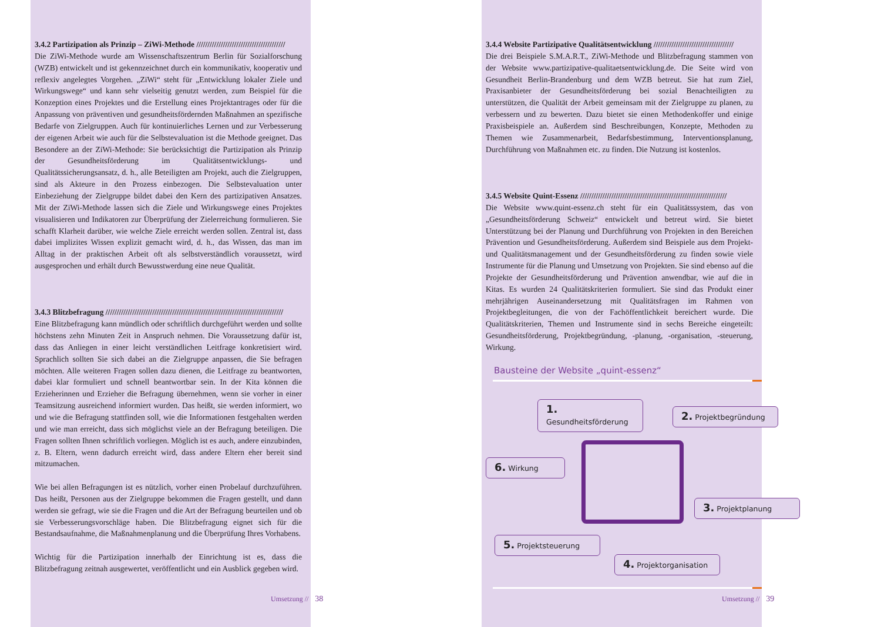3.4.2 Partizipation als Prinzip – ZiWi-Methode ////////////////////////////////////////
Die ZiWi-Methode wurde am Wissenschaftszentrum Berlin für Sozialforschung (WZB) entwickelt und ist gekennzeichnet durch ein kommunikativ, kooperativ und reflexiv angelegtes Vorgehen. „ZiWi“ steht für „Entwicklung lokaler Ziele und Wirkungswege“ und kann sehr vielseitig genutzt werden, zum Beispiel für die Konzeption eines Projektes und die Erstellung eines Projektantrages oder für die Anpassung von präventiven und gesundheitsfördernden Maßnahmen an spezifische Bedarfe von Zielgruppen. Auch für kontinuierliches Lernen und zur Verbesserung der eigenen Arbeit wie auch für die Selbstevaluation ist die Methode geeignet. Das Besondere an der ZiWi-Methode: Sie berücksichtigt die Partizipation als Prinzip der Gesundheitsförderung im Qualitätsentwicklungs- und Qualitätssicherungsansatz, d. h., alle Beteiligten am Projekt, auch die Zielgruppen, sind als Akteure in den Prozess einbezogen. Die Selbstevaluation unter Einbeziehung der Zielgruppe bildet dabei den Kern des partizipativen Ansatzes. Mit der ZiWi-Methode lassen sich die Ziele und Wirkungswege eines Projektes visualisieren und Indikatoren zur Überprüfung der Zielerreichung formulieren. Sie schafft Klarheit darüber, wie welche Ziele erreicht werden sollen. Zentral ist, dass dabei implizites Wissen explizit gemacht wird, d. h., das Wissen, das man im Alltag in der praktischen Arbeit oft als selbstverständlich voraussetzt, wird ausgesprochen und erhält durch Bewusstwerdung eine neue Qualität.
3.4.3 Blitzbefragung ////////////////////////////////////////////////////////////////////////////////
Eine Blitzbefragung kann mündlich oder schriftlich durchgeführt werden und sollte höchstens zehn Minuten Zeit in Anspruch nehmen. Die Voraussetzung dafür ist, dass das Anliegen in einer leicht verständlichen Leitfrage konkretisiert wird. Sprachlich sollten Sie sich dabei an die Zielgruppe anpassen, die Sie befragen möchten. Alle weiteren Fragen sollen dazu dienen, die Leitfrage zu beantworten, dabei klar formuliert und schnell beantwortbar sein. In der Kita können die Erzieherinnen und Erzieher die Befragung übernehmen, wenn sie vorher in einer Teamsitzung ausreichend informiert wurden. Das heißt, sie werden informiert, wo und wie die Befragung stattfinden soll, wie die Informationen festgehalten werden und wie man erreicht, dass sich möglichst viele an der Befragung beteiligen. Die Fragen sollten Ihnen schriftlich vorliegen. Möglich ist es auch, andere einzubinden, z. B. Eltern, wenn dadurch erreicht wird, dass andere Eltern eher bereit sind mitzumachen.
Wie bei allen Befragungen ist es nützlich, vorher einen Probelauf durchzuführen. Das heißt, Personen aus der Zielgruppe bekommen die Fragen gestellt, und dann werden sie gefragt, wie sie die Fragen und die Art der Befragung beurteilen und ob sie Verbesserungsvorschläge haben. Die Blitzbefragung eignet sich für die Bestandsaufnahme, die Maßnahmenplanung und die Überprüfung Ihres Vorhabens.
Wichtig für die Partizipation innerhalb der Einrichtung ist es, dass die Blitzbefragung zeitnah ausgewertet, veröffentlicht und ein Ausblick gegeben wird.
Umsetzung // 38
3.4.4 Website Partizipative Qualitätsentwicklung ////////////////////////////////////
Die drei Beispiele S.M.A.R.T., ZiWi-Methode und Blitzbefragung stammen von der Website www.partizipative-qualitaetsentwicklung.de. Die Seite wird von Gesundheit Berlin-Brandenburg und dem WZB betreut. Sie hat zum Ziel, Praxisanbieter der Gesundheitsförderung bei sozial Benachteiligten zu unterstützen, die Qualität der Arbeit gemeinsam mit der Zielgruppe zu planen, zu verbessern und zu bewerten. Dazu bietet sie einen Methodenkoffer und einige Praxisbeispiele an. Außerdem sind Beschreibungen, Konzepte, Methoden zu Themen wie Zusammenarbeit, Bedarfsbestimmung, Interventionsplanung, Durchführung von Maßnahmen etc. zu finden. Die Nutzung ist kostenlos.
3.4.5 Website Quint-Essenz //////////////////////////////////////////////////////////////////
Die Website www.quint-essenz.ch steht für ein Qualitätssystem, das von „Gesundheitsförderung Schweiz“ entwickelt und betreut wird. Sie bietet Unterstützung bei der Planung und Durchführung von Projekten in den Bereichen Prävention und Gesundheitsförderung. Außerdem sind Beispiele aus dem Projekt- und Qualitätsmanagement und der Gesundheitsförderung zu finden sowie viele Instrumente für die Planung und Umsetzung von Projekten. Sie sind ebenso auf die Projekte der Gesundheitsförderung und Prävention anwendbar, wie auf die in Kitas. Es wurden 24 Qualitätskriterien formuliert. Sie sind das Produkt einer mehrjährigen Auseinandersetzung mit Qualitätsfragen im Rahmen von Projektbegleitungen, die von der Fachöffentlichkeit bereichert wurde. Die Qualitätskriterien, Themen und Instrumente sind in sechs Bereiche eingeteilt: Gesundheitsförderung, Projektbegründung, -planung, -organisation, -steuerung, Wirkung.
Bausteine der Website „quint-essenz“
1. Gesundheitsförderung
2. Projektbegründung
3. Projektplanung
4. Projektorganisation
5. Projektsteuerung
6. Wirkung
Umsetzung // 39